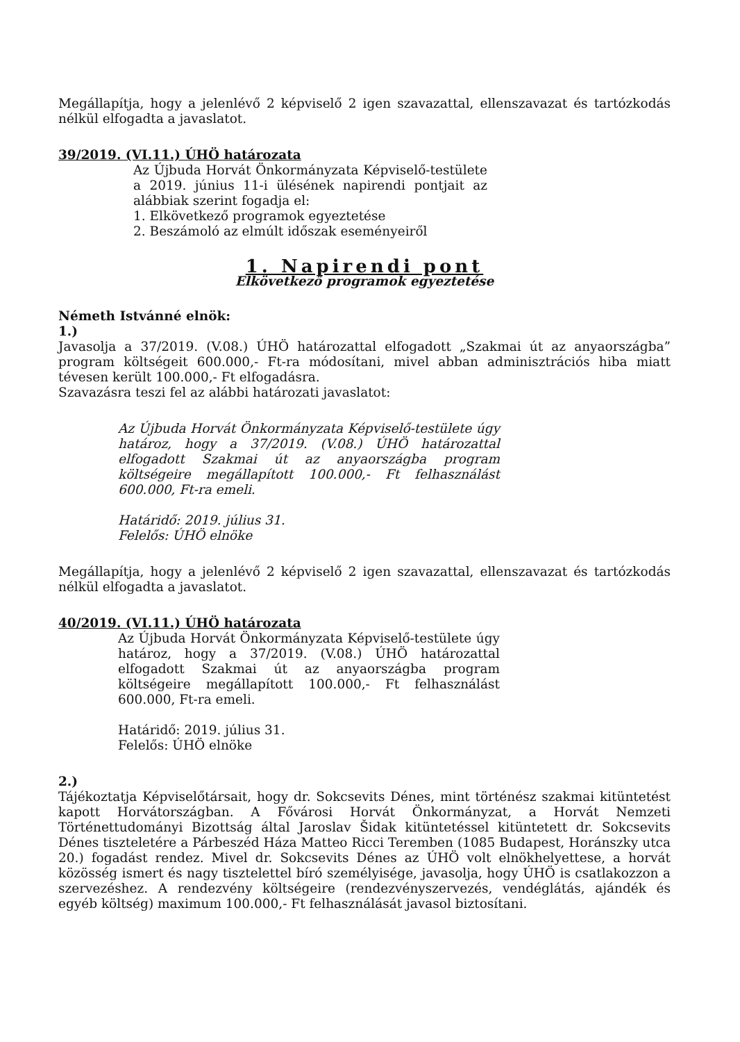Megállapítja, hogy a jelenlévő 2 képviselő 2 igen szavazattal, ellenszavazat és tartózkodás nélkül elfogadta a javaslatot.
39/2019. (VI.11.) ÚHÖ határozata
Az Újbuda Horvát Önkormányzata Képviselő-testülete a 2019. június 11-i ülésének napirendi pontjait az alábbiak szerint fogadja el:
1. Elkövetkező programok egyeztetése
2. Beszámoló az elmúlt időszak eseményeiről
1. Napirendi pont
Elkövetkező programok egyeztetése
Németh Istvánné elnök:
1.)
Javasolja a 37/2019. (V.08.) ÚHÖ határozattal elfogadott „Szakmai út az anyaországba” program költségeit 600.000,- Ft-ra módosítani, mivel abban adminisztrációs hiba miatt tévesen került 100.000,- Ft elfogadásra.
Szavazásra teszi fel az alábbi határozati javaslatot:
Az Újbuda Horvát Önkormányzata Képviselő-testülete úgy határoz, hogy a 37/2019. (V.08.) ÚHÖ határozattal elfogadott Szakmai út az anyaországba program költségeire megállapított 100.000,- Ft felhasználást 600.000, Ft-ra emeli.
Határidő: 2019. július 31.
Felelős: ÚHÖ elnöke
Megállapítja, hogy a jelenlévő 2 képviselő 2 igen szavazattal, ellenszavazat és tartózkodás nélkül elfogadta a javaslatot.
40/2019. (VI.11.) ÚHÖ határozata
Az Újbuda Horvát Önkormányzata Képviselő-testülete úgy határoz, hogy a 37/2019. (V.08.) ÚHÖ határozattal elfogadott Szakmai út az anyaországba program költségeire megállapított 100.000,- Ft felhasználást 600.000, Ft-ra emeli.
Határidő: 2019. július 31.
Felelős: ÚHÖ elnöke
2.)
Tájékoztatja Képviselőtársait, hogy dr. Sokcsevits Dénes, mint történész szakmai kitüntetést kapott Horvátországban. A Fővárosi Horvát Önkormányzat, a Horvát Nemzeti Történettudományi Bizottság által Jaroslav Šidak kitüntetéssel kitüntetett dr. Sokcsevits Dénes tiszteletére a Párbeszéd Háza Matteo Ricci Teremben (1085 Budapest, Horánszky utca 20.) fogadást rendez. Mivel dr. Sokcsevits Dénes az ÚHÖ volt elnökhelyettese, a horvát közösség ismert és nagy tisztelettel bíró személyisége, javasolja, hogy ÚHÖ is csatlakozzon a szervezéshez. A rendezvény költségeire (rendezvényszervezés, vendéglátás, ajándék és egyéb költség) maximum 100.000,- Ft felhasználását javasol biztosítani.